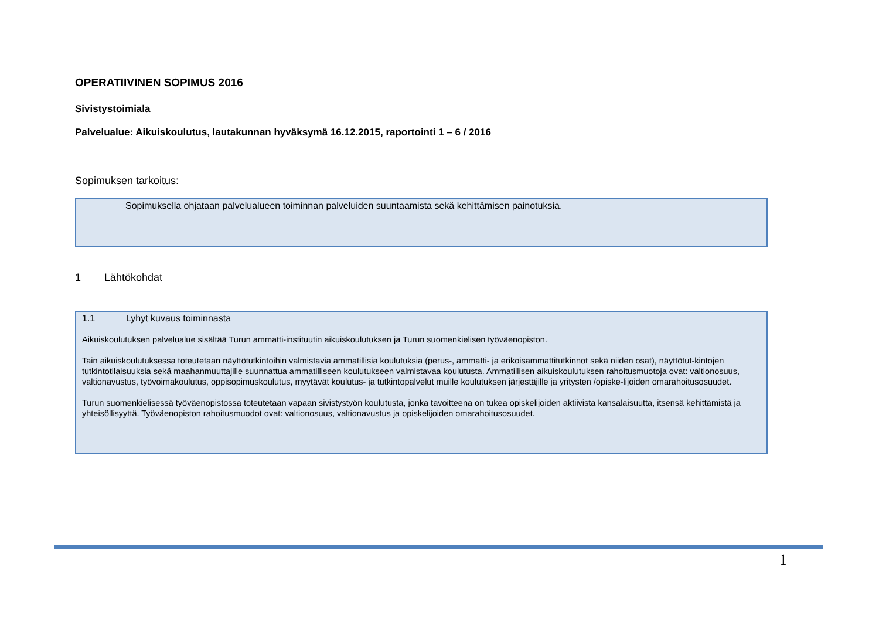OPERATIIVINEN SOPIMUS 2016
Sivistystoimiala
Palvelualue: Aikuiskoulutus, lautakunnan hyväksymä 16.12.2015, raportointi 1 – 6 / 2016
Sopimuksen tarkoitus:
Sopimuksella ohjataan palvelualueen toiminnan palveluiden suuntaamista sekä kehittämisen painotuksia.
1 Lähtökohdat
1.1 Lyhyt kuvaus toiminnasta
Aikuiskoulutuksen palvelualue sisältää Turun ammatti-instituutin aikuiskoulutuksen ja Turun suomenkielisen työväenopiston.
Tain aikuiskoulutuksessa toteutetaan näyttötutkintoihin valmistavia ammatillisia koulutuksia (perus-, ammatti- ja erikoisammattitutkinnot sekä niiden osat), näyttötut-kintojen tutkintotilaisuuksia sekä maahanmuuttajille suunnattua ammatilliseen koulutukseen valmistavaa koulutusta. Ammatillisen aikuiskoulutuksen rahoitusmuotoja ovat: valtionosuus, valtionavustus, työvoimakoulutus, oppisopimuskoulutus, myytävät koulutus- ja tutkintopalvelut muille koulutuksen järjestäjille ja yritysten /opiske-lijoiden omarahoitusosuudet.
Turun suomenkielisessä työväenopistossa toteutetaan vapaan sivistystyön koulutusta, jonka tavoitteena on tukea opiskelijoiden aktiivista kansalaisuutta, itsensä kehittämistä ja yhteisöllisyyttä. Työväenopiston rahoitusmuodot ovat: valtionosuus, valtionavustus ja opiskelijoiden omarahoitusosuudet.
1